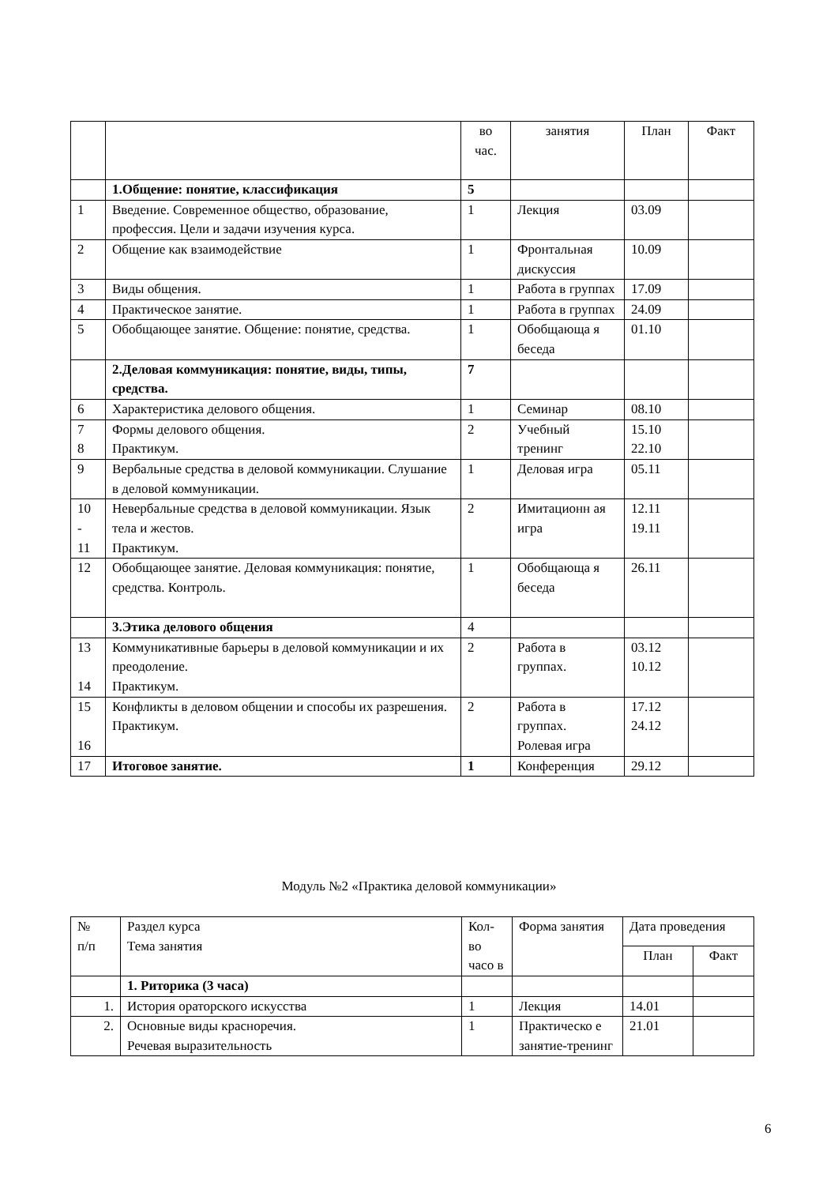| | | во час. | занятия | План | Факт |
| | 1.Общение: понятие, классификация | 5 | | | |
| 1 | Введение. Современное общество, образование, профессия. Цели и задачи изучения курса. | 1 | Лекция | 03.09 | |
| 2 | Общение как взаимодействие | 1 | Фронтальная дискуссия | 10.09 | |
| 3 | Виды общения. | 1 | Работа в группах | 17.09 | |
| 4 | Практическое занятие. | 1 | Работа в группах | 24.09 | |
| 5 | Обобщающее занятие. Общение: понятие, средства. | 1 | Обобщающа я беседа | 01.10 | |
| | 2.Деловая коммуникация: понятие, виды, типы, средства. | 7 | | | |
| 6 | Характеристика делового общения. | 1 | Семинар | 08.10 | |
| 7 8 | Формы делового общения. Практикум. | 2 | Учебный тренинг | 15.10 22.10 | |
| 9 | Вербальные средства в деловой коммуникации. Слушание в деловой коммуникации. | 1 | Деловая игра | 05.11 | |
| 10 - 11 | Невербальные средства в деловой коммуникации. Язык тела и жестов. Практикум. | 2 | Имитационн ая игра | 12.11 19.11 | |
| 12 | Обобщающее занятие. Деловая коммуникация: понятие, средства. Контроль. | 1 | Обобщающа я беседа | 26.11 | |
| | 3.Этика делового общения | 4 | | | |
| 13 14 | Коммуникативные барьеры в деловой коммуникации и их преодоление. Практикум. | 2 | Работа в группах. | 03.12 10.12 | |
| 15 16 | Конфликты в деловом общении и способы их разрешения. Практикум. | 2 | Работа в группах. Ролевая игра | 17.12 24.12 | |
| 17 | Итоговое занятие. | 1 | Конференция | 29.12 | |
Модуль №2 «Практика деловой коммуникации»
| № п/п | Раздел курса Тема занятия | Кол-во часо в | Форма занятия | Дата проведения | |
| | | | | План | Факт |
| | 1. Риторика (3 часа) | | | | |
| 1. | История ораторского искусства | 1 | Лекция | 14.01 | |
| 2. | Основные виды красноречия. Речевая выразительность | 1 | Практическо е занятие-тренинг | 21.01 | |
6